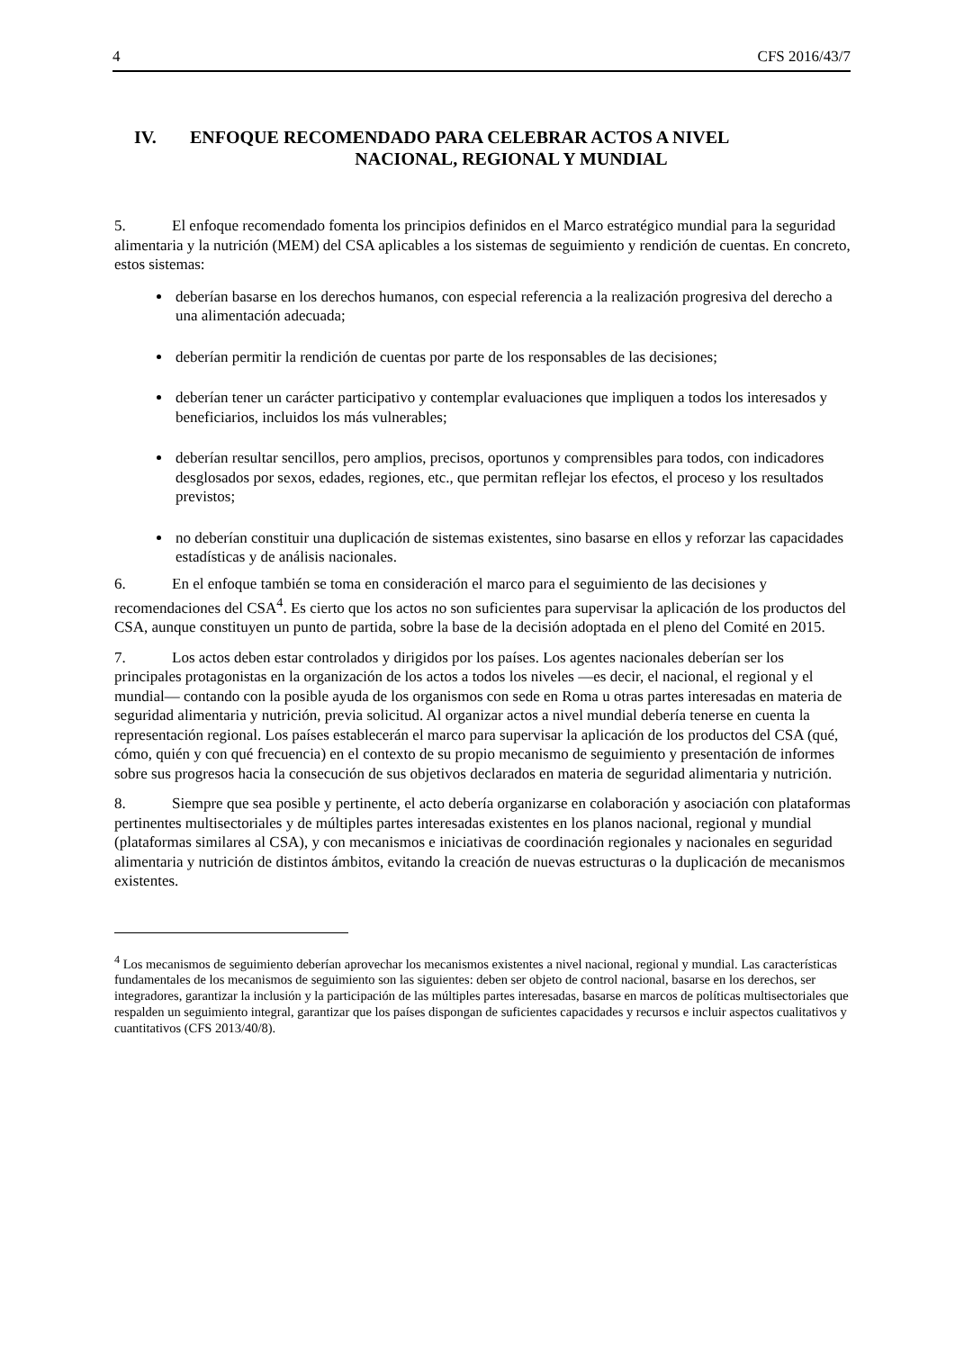4 CFS 2016/43/7
IV. ENFOQUE RECOMENDADO PARA CELEBRAR ACTOS A NIVEL
NACIONAL, REGIONAL Y MUNDIAL
5. El enfoque recomendado fomenta los principios definidos en el Marco estratégico mundial para la seguridad alimentaria y la nutrición (MEM) del CSA aplicables a los sistemas de seguimiento y rendición de cuentas. En concreto, estos sistemas:
deberían basarse en los derechos humanos, con especial referencia a la realización progresiva del derecho a una alimentación adecuada;
deberían permitir la rendición de cuentas por parte de los responsables de las decisiones;
deberían tener un carácter participativo y contemplar evaluaciones que impliquen a todos los interesados y beneficiarios, incluidos los más vulnerables;
deberían resultar sencillos, pero amplios, precisos, oportunos y comprensibles para todos, con indicadores desglosados por sexos, edades, regiones, etc., que permitan reflejar los efectos, el proceso y los resultados previstos;
no deberían constituir una duplicación de sistemas existentes, sino basarse en ellos y reforzar las capacidades estadísticas y de análisis nacionales.
6. En el enfoque también se toma en consideración el marco para el seguimiento de las decisiones y recomendaciones del CSA<sup>4</sup>. Es cierto que los actos no son suficientes para supervisar la aplicación de los productos del CSA, aunque constituyen un punto de partida, sobre la base de la decisión adoptada en el pleno del Comité en 2015.
7. Los actos deben estar controlados y dirigidos por los países. Los agentes nacionales deberían ser los principales protagonistas en la organización de los actos a todos los niveles —es decir, el nacional, el regional y el mundial— contando con la posible ayuda de los organismos con sede en Roma u otras partes interesadas en materia de seguridad alimentaria y nutrición, previa solicitud. Al organizar actos a nivel mundial debería tenerse en cuenta la representación regional. Los países establecerán el marco para supervisar la aplicación de los productos del CSA (qué, cómo, quién y con qué frecuencia) en el contexto de su propio mecanismo de seguimiento y presentación de informes sobre sus progresos hacia la consecución de sus objetivos declarados en materia de seguridad alimentaria y nutrición.
8. Siempre que sea posible y pertinente, el acto debería organizarse en colaboración y asociación con plataformas pertinentes multisectoriales y de múltiples partes interesadas existentes en los planos nacional, regional y mundial (plataformas similares al CSA), y con mecanismos e iniciativas de coordinación regionales y nacionales en seguridad alimentaria y nutrición de distintos ámbitos, evitando la creación de nuevas estructuras o la duplicación de mecanismos existentes.
<sup>4</sup> Los mecanismos de seguimiento deberían aprovechar los mecanismos existentes a nivel nacional, regional y mundial. Las características fundamentales de los mecanismos de seguimiento son las siguientes: deben ser objeto de control nacional, basarse en los derechos, ser integradores, garantizar la inclusión y la participación de las múltiples partes interesadas, basarse en marcos de políticas multisectoriales que respalden un seguimiento integral, garantizar que los países dispongan de suficientes capacidades y recursos e incluir aspectos cualitativos y cuantitativos (CFS 2013/40/8).